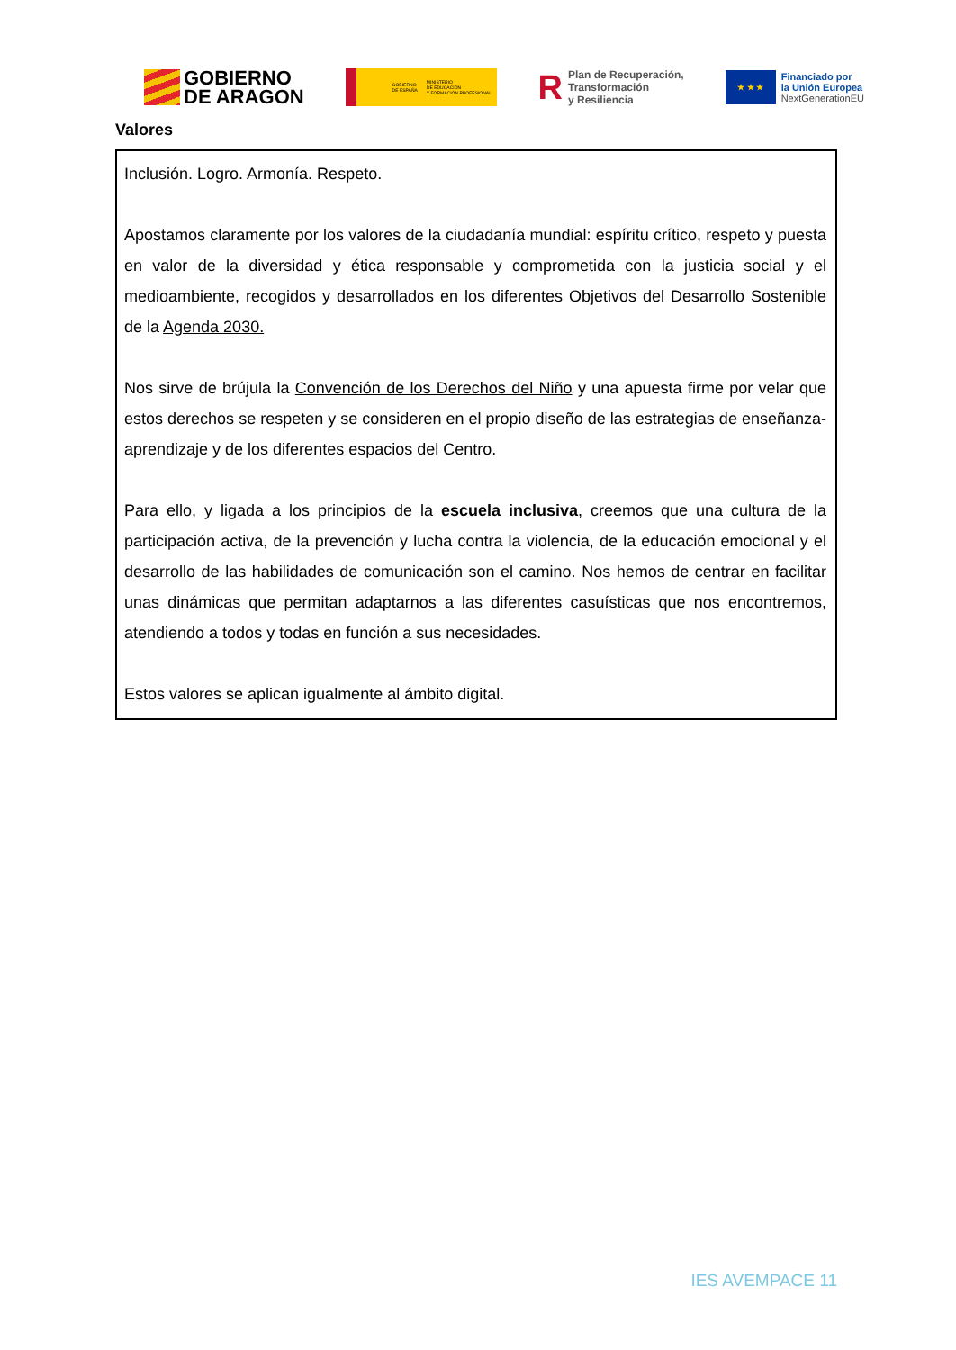GOBIERNO
DE ARAGON
GOBIERNO
DE ESPAÑA MINISTERIO
DE EDUCACIÓN
Y FORMACIÓN PROFESIONAL
R Plan de Recuperación,
Transformación
y Resiliencia
★ ★ ★
Financiado por
la Unión Europea
NextGenerationEU
Valores
Inclusión. Logro. Armonía. Respeto.
Apostamos claramente por los valores de la ciudadanía mundial: espíritu crítico, respeto y puesta en valor de la diversidad y ética responsable y comprometida con la justicia social y el medioambiente, recogidos y desarrollados en los diferentes Objetivos del Desarrollo Sostenible de la Agenda 2030.
Nos sirve de brújula la Convención de los Derechos del Niño y una apuesta firme por velar que estos derechos se respeten y se consideren en el propio diseño de las estrategias de enseñanza-aprendizaje y de los diferentes espacios del Centro.
Para ello, y ligada a los principios de la escuela inclusiva, creemos que una cultura de la participación activa, de la prevención y lucha contra la violencia, de la educación emocional y el desarrollo de las habilidades de comunicación son el camino. Nos hemos de centrar en facilitar unas dinámicas que permitan adaptarnos a las diferentes casuísticas que nos encontremos, atendiendo a todos y todas en función a sus necesidades.
Estos valores se aplican igualmente al ámbito digital.
IES AVEMPACE 11